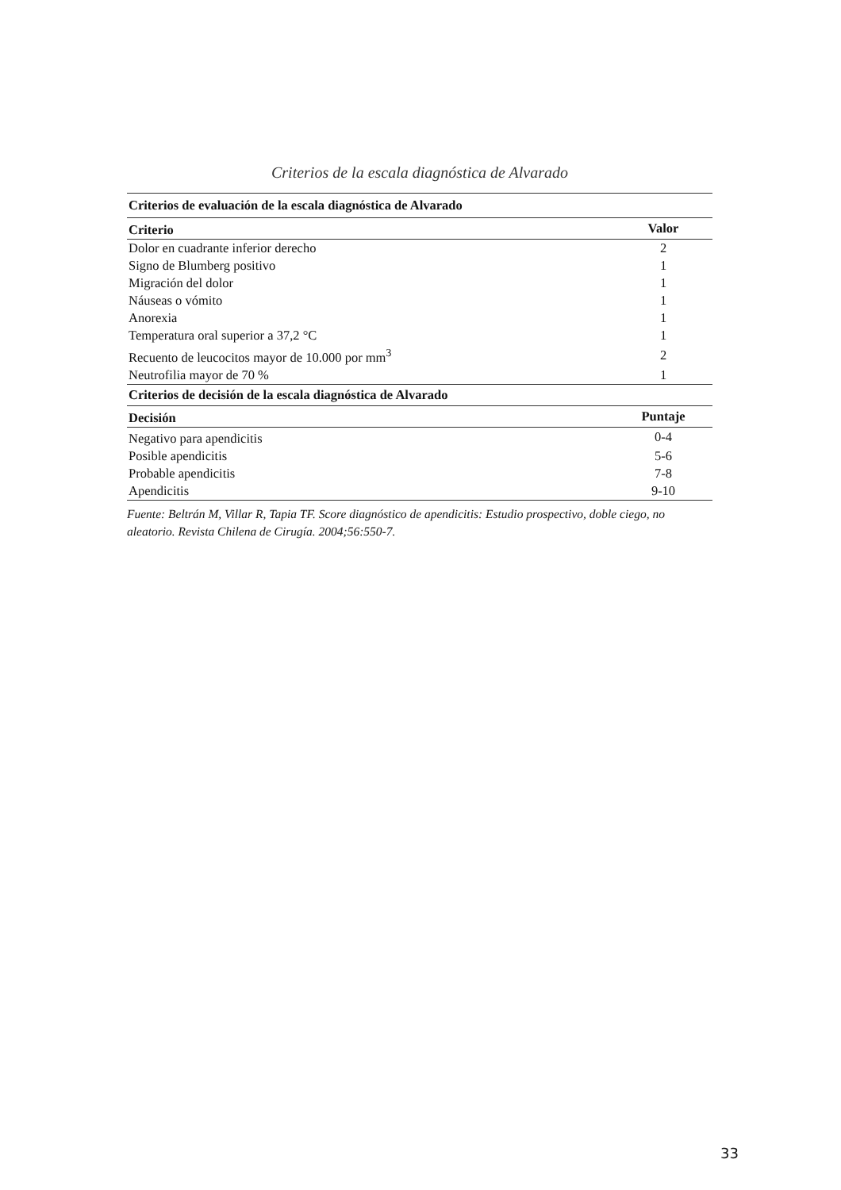Criterios de la escala diagnóstica de Alvarado
| Criterios de evaluación de la escala diagnóstica de Alvarado | |
| --- | --- |
| Criterio | Valor |
| Dolor en cuadrante inferior derecho | 2 |
| Signo de Blumberg positivo | 1 |
| Migración del dolor | 1 |
| Náuseas o vómito | 1 |
| Anorexia | 1 |
| Temperatura oral superior a 37,2 °C | 1 |
| Recuento de leucocitos mayor de 10.000 por mm<sup>3</sup> | 2 |
| Neutrofilia mayor de 70 % | 1 |
| Criterios de decisión de la escala diagnóstica de Alvarado | |
| Decisión | Puntaje |
| Negativo para apendicitis | 0-4 |
| Posible apendicitis | 5-6 |
| Probable apendicitis | 7-8 |
| Apendicitis | 9-10 |
Fuente: Beltrán M, Villar R, Tapia TF. Score diagnóstico de apendicitis: Estudio prospectivo, doble ciego, no aleatorio. Revista Chilena de Cirugía. 2004;56:550-7.
33